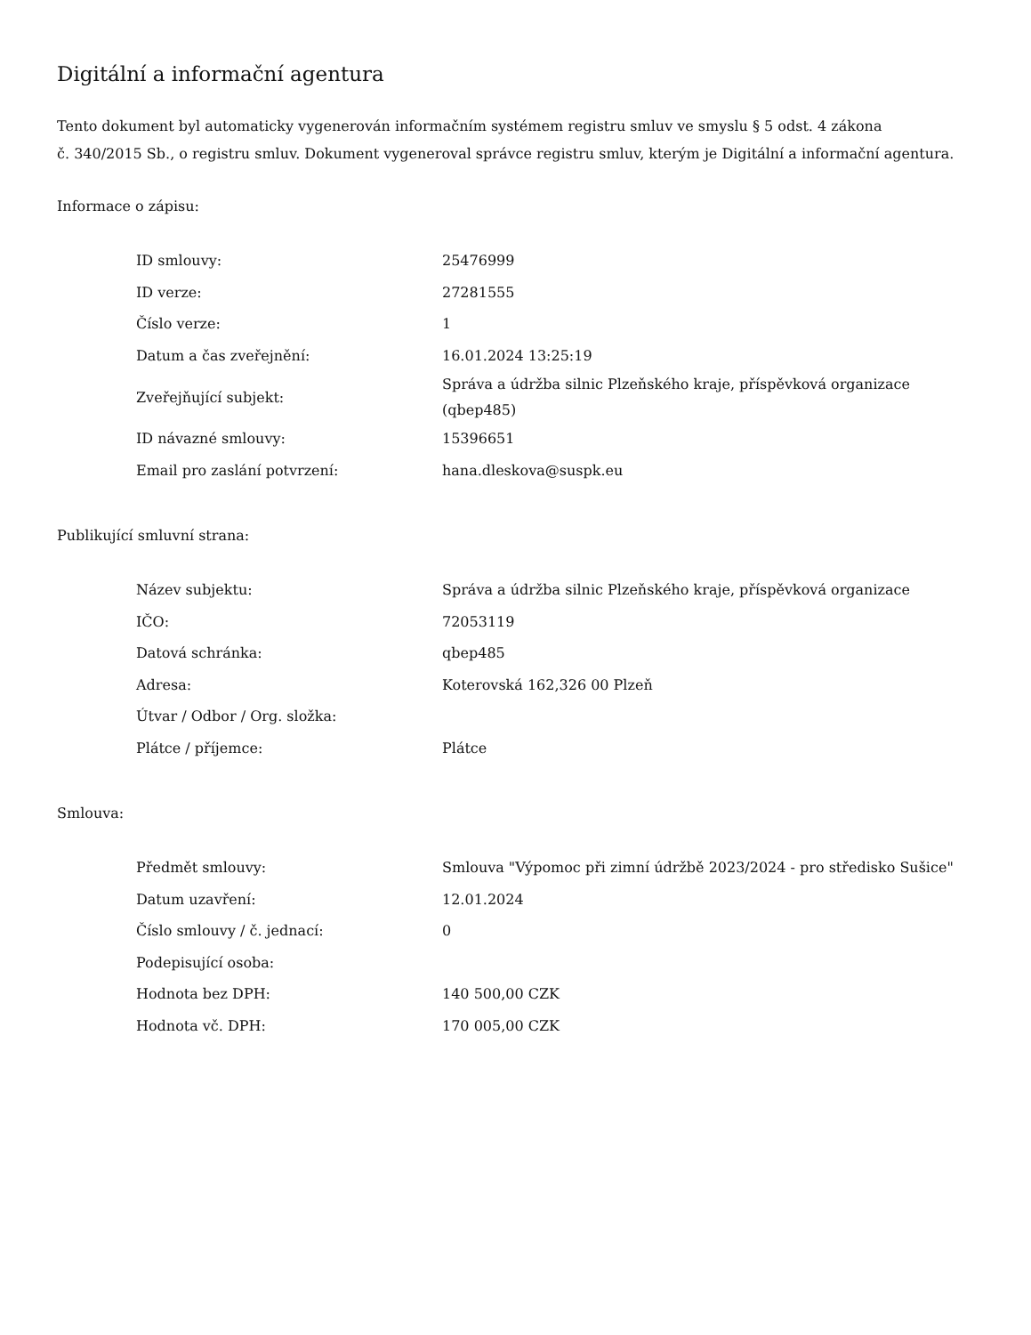Digitální a informační agentura
Tento dokument byl automaticky vygenerován informačním systémem registru smluv ve smyslu § 5 odst. 4 zákona
č. 340/2015 Sb., o registru smluv. Dokument vygeneroval správce registru smluv, kterým je Digitální a informační agentura.
Informace o zápisu:
| ID smlouvy: | 25476999 |
| ID verze: | 27281555 |
| Číslo verze: | 1 |
| Datum a čas zveřejnění: | 16.01.2024 13:25:19 |
| Zveřejňující subjekt: | Správa a údržba silnic Plzeňského kraje, příspěvková organizace (qbep485) |
| ID návazné smlouvy: | 15396651 |
| Email pro zaslání potvrzení: | hana.dleskova@suspk.eu |
Publikující smluvní strana:
| Název subjektu: | Správa a údržba silnic Plzeňského kraje, příspěvková organizace |
| IČO: | 72053119 |
| Datová schránka: | qbep485 |
| Adresa: | Koterovská 162,326 00 Plzeň |
| Útvar / Odbor / Org. složka: | |
| Plátce / příjemce: | Plátce |
Smlouva:
| Předmět smlouvy: | Smlouva "Výpomoc při zimní údržbě 2023/2024 - pro středisko Sušice" |
| Datum uzavření: | 12.01.2024 |
| Číslo smlouvy / č. jednací: | 0 |
| Podepisující osoba: | |
| Hodnota bez DPH: | 140 500,00 CZK |
| Hodnota vč. DPH: | 170 005,00 CZK |